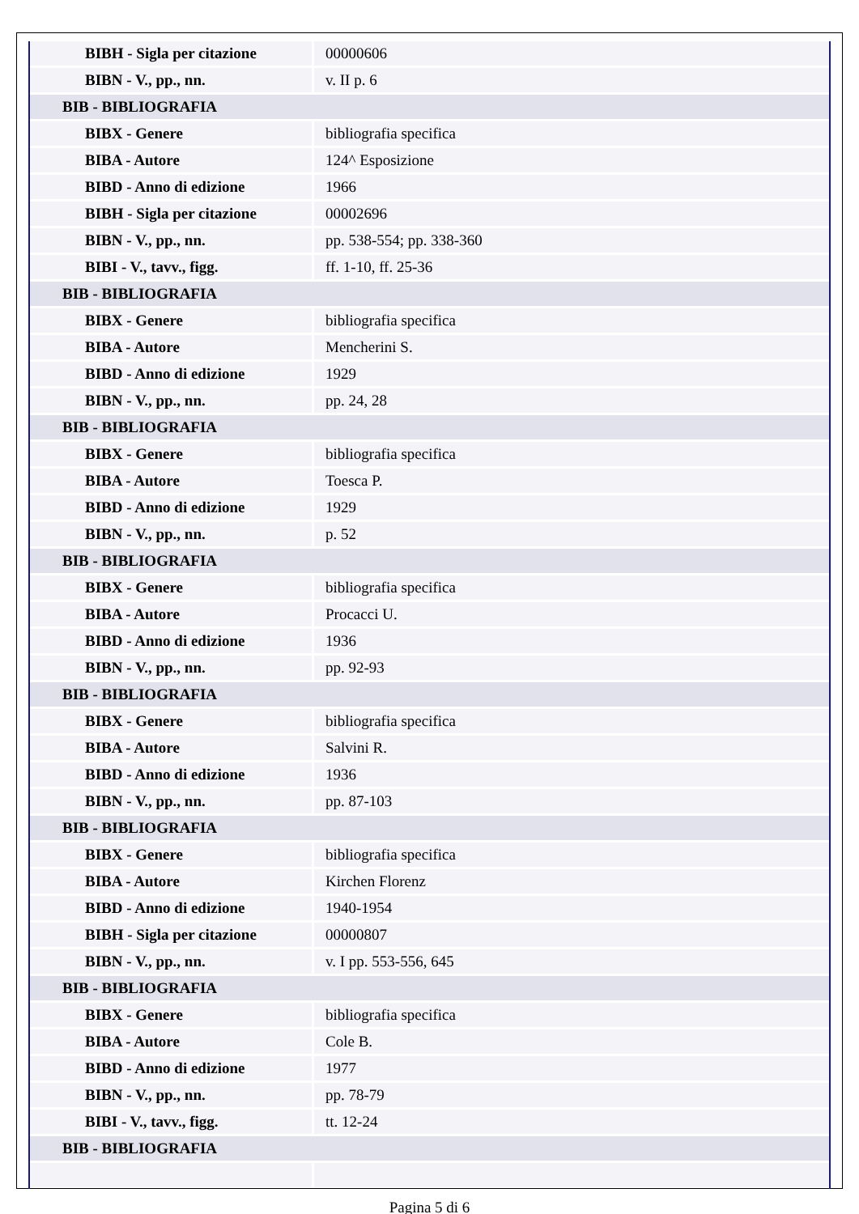| BIBH - Sigla per citazione | 00000606 |
| BIBN - V., pp., nn. | v. II p. 6 |
| BIB - BIBLIOGRAFIA | |
| BIBX - Genere | bibliografia specifica |
| BIBA - Autore | 124^ Esposizione |
| BIBD - Anno di edizione | 1966 |
| BIBH - Sigla per citazione | 00002696 |
| BIBN - V., pp., nn. | pp. 538-554; pp. 338-360 |
| BIBI - V., tavv., figg. | ff. 1-10, ff. 25-36 |
| BIB - BIBLIOGRAFIA | |
| BIBX - Genere | bibliografia specifica |
| BIBA - Autore | Mencherini S. |
| BIBD - Anno di edizione | 1929 |
| BIBN - V., pp., nn. | pp. 24, 28 |
| BIB - BIBLIOGRAFIA | |
| BIBX - Genere | bibliografia specifica |
| BIBA - Autore | Toesca P. |
| BIBD - Anno di edizione | 1929 |
| BIBN - V., pp., nn. | p. 52 |
| BIB - BIBLIOGRAFIA | |
| BIBX - Genere | bibliografia specifica |
| BIBA - Autore | Procacci U. |
| BIBD - Anno di edizione | 1936 |
| BIBN - V., pp., nn. | pp. 92-93 |
| BIB - BIBLIOGRAFIA | |
| BIBX - Genere | bibliografia specifica |
| BIBA - Autore | Salvini R. |
| BIBD - Anno di edizione | 1936 |
| BIBN - V., pp., nn. | pp. 87-103 |
| BIB - BIBLIOGRAFIA | |
| BIBX - Genere | bibliografia specifica |
| BIBA - Autore | Kirchen Florenz |
| BIBD - Anno di edizione | 1940-1954 |
| BIBH - Sigla per citazione | 00000807 |
| BIBN - V., pp., nn. | v. I pp. 553-556, 645 |
| BIB - BIBLIOGRAFIA | |
| BIBX - Genere | bibliografia specifica |
| BIBA - Autore | Cole B. |
| BIBD - Anno di edizione | 1977 |
| BIBN - V., pp., nn. | pp. 78-79 |
| BIBI - V., tavv., figg. | tt. 12-24 |
| BIB - BIBLIOGRAFIA | |
Pagina 5 di 6